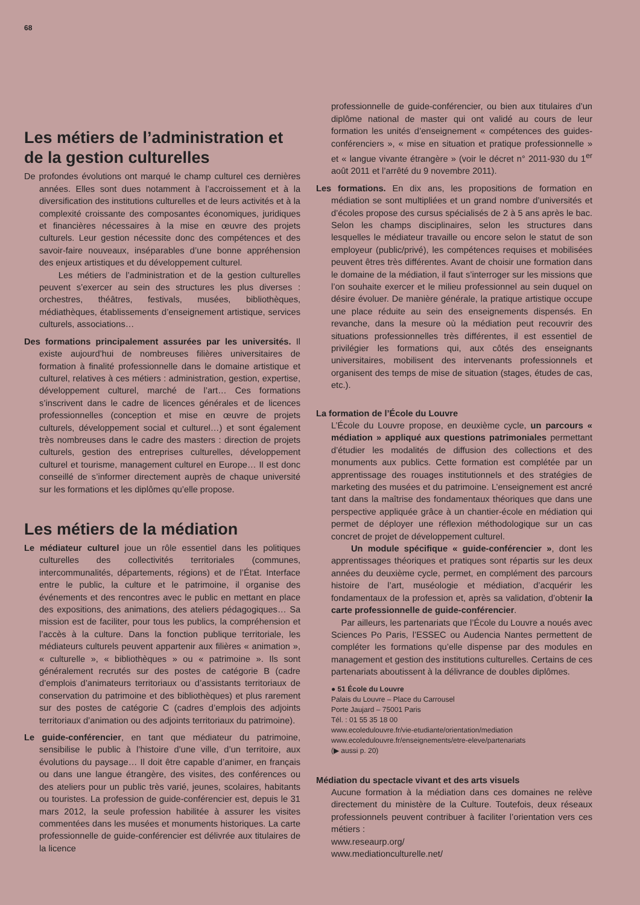68
Les métiers de l’administration et de la gestion culturelles
De profondes évolutions ont marqué le champ culturel ces dernières années. Elles sont dues notamment à l’accroissement et à la diversification des institutions culturelles et de leurs activités et à la complexité croissante des composantes économiques, juridiques et financières nécessaires à la mise en œuvre des projets culturels. Leur gestion nécessite donc des compétences et des savoir-faire nouveaux, inséparables d’une bonne appréhension des enjeux artistiques et du développement culturel.
Les métiers de l’administration et de la gestion culturelles peuvent s’exercer au sein des structures les plus diverses : orchestres, théâtres, festivals, musées, bibliothèques, médiathèques, établissements d’enseignement artistique, services culturels, associations…
Des formations principalement assurées par les universités. Il existe aujourd’hui de nombreuses filières universitaires de formation à finalité professionnelle dans le domaine artistique et culturel, relatives à ces métiers : administration, gestion, expertise, développement culturel, marché de l’art… Ces formations s’inscrivent dans le cadre de licences générales et de licences professionnelles (conception et mise en œuvre de projets culturels, développement social et culturel…) et sont également très nombreuses dans le cadre des masters : direction de projets culturels, gestion des entreprises culturelles, développement culturel et tourisme, management culturel en Europe… Il est donc conseillé de s’informer directement auprès de chaque université sur les formations et les diplômes qu’elle propose.
Les métiers de la médiation
Le médiateur culturel joue un rôle essentiel dans les politiques culturelles des collectivités territoriales (communes, intercommunalités, départements, régions) et de l’État. Interface entre le public, la culture et le patrimoine, il organise des événements et des rencontres avec le public en mettant en place des expositions, des animations, des ateliers pédagogiques… Sa mission est de faciliter, pour tous les publics, la compréhension et l’accès à la culture. Dans la fonction publique territoriale, les médiateurs culturels peuvent appartenir aux filières « animation », « culturelle », « bibliothèques » ou « patrimoine ». Ils sont généralement recrutés sur des postes de catégorie B (cadre d’emplois d’animateurs territoriaux ou d’assistants territoriaux de conservation du patrimoine et des bibliothèques) et plus rarement sur des postes de catégorie C (cadres d’emplois des adjoints territoriaux d’animation ou des adjoints territoriaux du patrimoine).
Le guide-conférencier, en tant que médiateur du patrimoine, sensibilise le public à l’histoire d’une ville, d’un territoire, aux évolutions du paysage… Il doit être capable d’animer, en français ou dans une langue étrangère, des visites, des conférences ou des ateliers pour un public très varié, jeunes, scolaires, habitants ou touristes. La profession de guide-conférencier est, depuis le 31 mars 2012, la seule profession habilitée à assurer les visites commentées dans les musées et monuments historiques. La carte professionnelle de guide-conférencier est délivrée aux titulaires de la licence
professionnelle de guide-conférencier, ou bien aux titulaires d’un diplôme national de master qui ont validé au cours de leur formation les unités d’enseignement « compétences des guides-conférenciers », « mise en situation et pratique professionnelle » et « langue vivante étrangère » (voir le décret n° 2011-930 du 1<sup>er</sup> août 2011 et l’arrêté du 9 novembre 2011).
Les formations. En dix ans, les propositions de formation en médiation se sont multipliées et un grand nombre d’universités et d’écoles propose des cursus spécialisés de 2 à 5 ans après le bac. Selon les champs disciplinaires, selon les structures dans lesquelles le médiateur travaille ou encore selon le statut de son employeur (public/privé), les compétences requises et mobilisées peuvent êtres très différentes. Avant de choisir une formation dans le domaine de la médiation, il faut s’interroger sur les missions que l’on souhaite exercer et le milieu professionnel au sein duquel on désire évoluer. De manière générale, la pratique artistique occupe une place réduite au sein des enseignements dispensés. En revanche, dans la mesure où la médiation peut recouvrir des situations professionnelles très différentes, il est essentiel de privilégier les formations qui, aux côtés des enseignants universitaires, mobilisent des intervenants professionnels et organisent des temps de mise de situation (stages, études de cas, etc.).
La formation de l’École du Louvre
L’École du Louvre propose, en deuxième cycle, un parcours « médiation » appliqué aux questions patrimoniales permettant d’étudier les modalités de diffusion des collections et des monuments aux publics. Cette formation est complétée par un apprentissage des rouages institutionnels et des stratégies de marketing des musées et du patrimoine. L’enseignement est ancré tant dans la maîtrise des fondamentaux théoriques que dans une perspective appliquée grâce à un chantier-école en médiation qui permet de déployer une réflexion méthodologique sur un cas concret de projet de développement culturel.
Un module spécifique « guide-conférencier », dont les apprentissages théoriques et pratiques sont répartis sur les deux années du deuxième cycle, permet, en complément des parcours histoire de l’art, muséologie et médiation, d’acquérir les fondamentaux de la profession et, après sa validation, d’obtenir la carte professionnelle de guide-conférencier.
Par ailleurs, les partenariats que l’École du Louvre a noués avec Sciences Po Paris, l’ESSEC ou Audencia Nantes permettent de compléter les formations qu’elle dispense par des modules en management et gestion des institutions culturelles. Certains de ces partenariats aboutissent à la délivrance de doubles diplômes.
● 51 École du Louvre
Palais du Louvre – Place du Carrousel
Porte Jaujard – 75001 Paris
Tél. : 01 55 35 18 00
www.ecoledulouvre.fr/vie-etudiante/orientation/mediation
www.ecoledulouvre.fr/enseignements/etre-eleve/partenariats
(▶ aussi p. 20)
Médiation du spectacle vivant et des arts visuels
Aucune formation à la médiation dans ces domaines ne relève directement du ministère de la Culture. Toutefois, deux réseaux professionnels peuvent contribuer à faciliter l’orientation vers ces métiers :
www.reseaurp.org/
www.mediationculturelle.net/